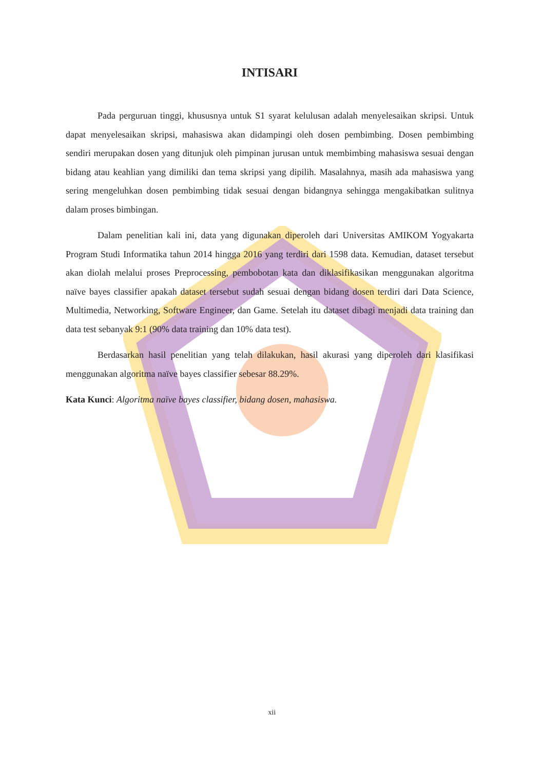INTISARI
Pada perguruan tinggi, khususnya untuk S1 syarat kelulusan adalah menyelesaikan skripsi. Untuk dapat menyelesaikan skripsi, mahasiswa akan didampingi oleh dosen pembimbing. Dosen pembimbing sendiri merupakan dosen yang ditunjuk oleh pimpinan jurusan untuk membimbing mahasiswa sesuai dengan bidang atau keahlian yang dimiliki dan tema skripsi yang dipilih. Masalahnya, masih ada mahasiswa yang sering mengeluhkan dosen pembimbing tidak sesuai dengan bidangnya sehingga mengakibatkan sulitnya dalam proses bimbingan.
Dalam penelitian kali ini, data yang digunakan diperoleh dari Universitas AMIKOM Yogyakarta Program Studi Informatika tahun 2014 hingga 2016 yang terdiri dari 1598 data. Kemudian, dataset tersebut akan diolah melalui proses Preprocessing, pembobotan kata dan diklasifikasikan menggunakan algoritma naïve bayes classifier apakah dataset tersebut sudah sesuai dengan bidang dosen terdiri dari Data Science, Multimedia, Networking, Software Engineer, dan Game. Setelah itu dataset dibagi menjadi data training dan data test sebanyak 9:1 (90% data training dan 10% data test).
Berdasarkan hasil penelitian yang telah dilakukan, hasil akurasi yang diperoleh dari klasifikasi menggunakan algoritma naïve bayes classifier sebesar 88.29%.
Kata Kunci: Algoritma naïve bayes classifier, bidang dosen, mahasiswa.
xii